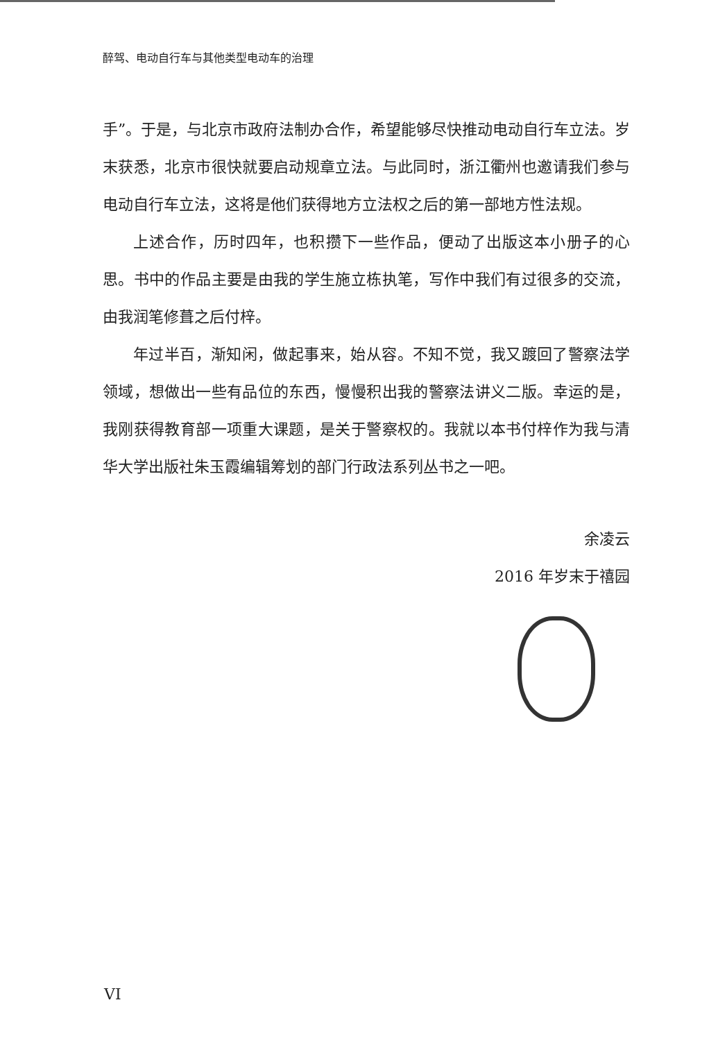醉驾、电动自行车与其他类型电动车的治理
手”。于是，与北京市政府法制办合作，希望能够尽快推动电动自行车立法。岁末获悉，北京市很快就要启动规章立法。与此同时，浙江衢州也邀请我们参与电动自行车立法，这将是他们获得地方立法权之后的第一部地方性法规。
上述合作，历时四年，也积攒下一些作品，便动了出版这本小册子的心思。书中的作品主要是由我的学生施立栋执笔，写作中我们有过很多的交流，由我润笔修葺之后付梓。
年过半百，渐知闲，做起事来，始从容。不知不觉，我又踱回了警察法学领域，想做出一些有品位的东西，慢慢积出我的警察法讲义二版。幸运的是，我刚获得教育部一项重大课题，是关于警察权的。我就以本书付梓作为我与清华大学出版社朱玉霞编辑筹划的部门行政法系列丛书之一吧。
余凌云
2016 年岁末于禧园
VI